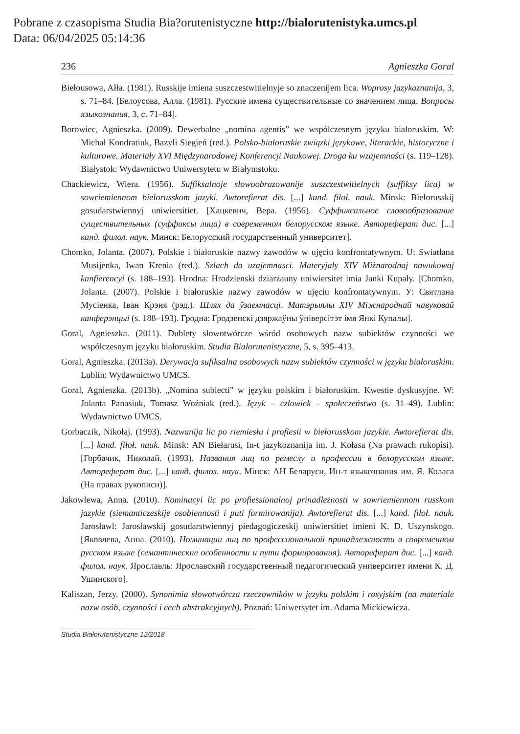Pobrane z czasopisma Studia Bia?orutenistyczne http://bialorutenistyka.umcs.pl
Data: 06/04/2025 05:14:36
236 Agnieszka Goral
Biełousowa, Ałła. (1981). Russkije imiena suszczestwitielnyje so znaczenijem lica. Woprosy jazykoznanija, 3, s. 71–84. [Белоусова, Алла. (1981). Русские имена существительные со значением лица. Вопросы языкознания, 3, с. 71–84].
Borowiec, Agnieszka. (2009). Dewerbalne „nomina agentis” we współczesnym języku białoruskim. W: Michał Kondratiuk, Bazyli Siegień (red.). Polsko-białoruskie związki językowe, literackie, historyczne i kulturowe. Materiały XVI Międzynarodowej Konferencji Naukowej. Droga ku wzajemności (s. 119–128). Białystok: Wydawnictwo Uniwersytetu w Białymstoku.
Chackiewicz, Wiera. (1956). Suffiksalnoje słowoobrazowanije suszczestwitielnych (suffiksy lica) w sowriemiennom biełorusskom jazyki. Awtorefierat dis. [...] kand. fiłoł. nauk. Minsk: Biełorusskij gosudarstwiennyj uniwiersitiet. [Хацкевич, Вера. (1956). Суффиксальное словообразование существительных (суффиксы лица) в современном белорусском языке. Автореферат дис. [...] канд. филол. наук. Минск: Белорусский государственный университет].
Chomko, Jolanta. (2007). Polskie i białoruskie nazwy zawodów w ujęciu konfrontatywnym. U: Swiatłana Musijenka, Iwan Krenia (red.). Szlach da uzajemnasci. Materyjały XIV Miżnarodnaj nawukowaj kanfierencyi (s. 188–193). Hrodna: Hrodzienski dziarżauny uniwiersitet imia Janki Kupały. [Chomko, Jolanta. (2007). Polskie i białoruskie nazwy zawodów w ujęciu konfrontatywnym. У: Святлана Мусіенка, Іван Крэня (рэд.). Шлях да ўзаемнасці. Матэрыялы XIV Міжнароднай навуковай канферэнцыі (s. 188–193). Гродна: Гродзенскі дзяржаўны ўніверсітэт імя Янкі Купалы].
Goral, Agnieszka. (2011). Dublety słowotwórcze wśród osobowych nazw subiektów czynności we współczesnym języku białoruskim. Studia Białorutenistyczne, 5, s. 395–413.
Goral, Agnieszka. (2013a). Derywacja sufiksalna osobowych nazw subiektów czynności w języku białoruskim. Lublin: Wydawnictwo UMCS.
Goral, Agnieszka. (2013b). „Nomina subiecti" w języku polskim i białoruskim. Kwestie dyskusyjne. W: Jolanta Panasiuk, Tomasz Woźniak (red.). Język – człowiek – społeczeństwo (s. 31–49). Lublin: Wydawnictwo UMCS.
Gorbaczik, Nikołaj. (1993). Nazwanija lic po riemiesłu i profiesii w biełorusskom jazykie. Awtorefierat dis. [...] kand. fiłoł. nauk. Minsk: AN Biełarusi, In-t jazykoznanija im. J. Kołasa (Na prawach rukopisi). [Горбачик, Николай. (1993). Названия лиц по ремеслу и профессии в белорусском языке. Автореферат дис. [...] канд. филол. наук. Мінск: АН Беларуси, Ин-т языкознания им. Я. Коласа (На правах рукописи)].
Jakowlewa, Anna. (2010). Nominacyi lic po profiessionalnoj prinadleżnosti w sowriemiennom russkom jazykie (siemanticzeskije osobiennosti i puti formirowanija). Awtorefierat dis. [...] kand. fiłoł. nauk. Jarosławl: Jarosławskij gosudarstwiennyj piedagogiczeskij uniwiersitiet imieni K. D. Uszynskogo. [Яковлева, Анна. (2010). Номинации лиц по профессиональной принадлежности в современном русском языке (семантические особенности и пути формирования). Автореферат дис. [...] канд. филол. наук. Ярославль: Ярославский государственный педагогический университет имени К. Д. Ушинского].
Kaliszan, Jerzy. (2000). Synonimia słowotwórcza rzeczowników w języku polskim i rosyjskim (na materiale nazw osób, czynności i cech abstrakcyjnych). Poznań: Uniwersytet im. Adama Mickiewicza.
Studia Białorutenistyczne 12/2018